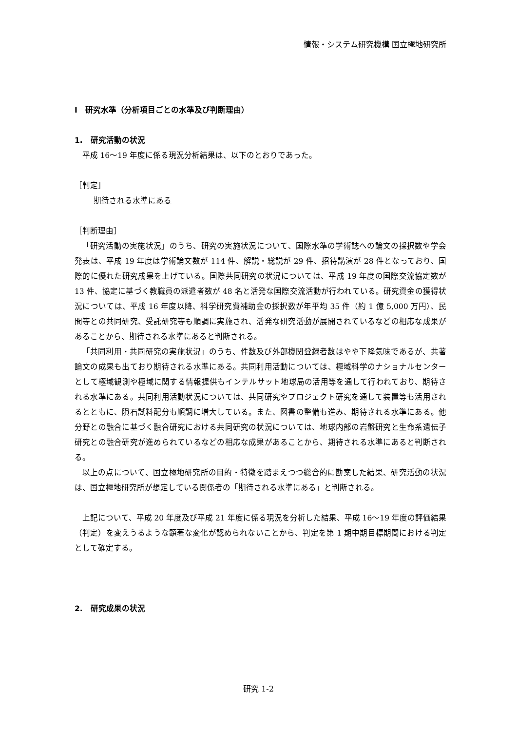情報・システム研究機構 国立極地研究所
Ⅰ　研究水準（分析項目ごとの水準及び判断理由）
1.　研究活動の状況
平成 16～19 年度に係る現況分析結果は、以下のとおりであった。
［判定］
期待される水準にある
［判断理由］
「研究活動の実施状況」のうち、研究の実施状況について、国際水準の学術誌への論文の採択数や学会発表は、平成 19 年度は学術論文数が 114 件、解説・総説が 29 件、招待講演が 28 件となっており、国際的に優れた研究成果を上げている。国際共同研究の状況については、平成 19 年度の国際交流協定数が 13 件、協定に基づく教職員の派遣者数が 48 名と活発な国際交流活動が行われている。研究資金の獲得状況については、平成 16 年度以降、科学研究費補助金の採択数が年平均 35 件（約 1 億 5,000 万円）、民間等との共同研究、受託研究等も順調に実施され、活発な研究活動が展開されているなどの相応な成果があることから、期待される水準にあると判断される。
「共同利用・共同研究の実施状況」のうち、件数及び外部機関登録者数はやや下降気味であるが、共著論文の成果も出ており期待される水準にある。共同利用活動については、極域科学のナショナルセンターとして極域観測や極域に関する情報提供もインテルサット地球局の活用等を通して行われており、期待される水準にある。共同利用活動状況については、共同研究やプロジェクト研究を通して装置等も活用されるとともに、隕石試料配分も順調に増大している。また、図書の整備も進み、期待される水準にある。他分野との融合に基づく融合研究における共同研究の状況については、地球内部の岩盤研究と生命系遺伝子研究との融合研究が進められているなどの相応な成果があることから、期待される水準にあると判断される。
以上の点について、国立極地研究所の目的・特徴を踏まえつつ総合的に勘案した結果、研究活動の状況は、国立極地研究所が想定している関係者の「期待される水準にある」と判断される。
上記について、平成 20 年度及び平成 21 年度に係る現況を分析した結果、平成 16～19 年度の評価結果（判定）を変えうるような顕著な変化が認められないことから、判定を第 1 期中期目標期間における判定として確定する。
2.　研究成果の状況
研究 1-2